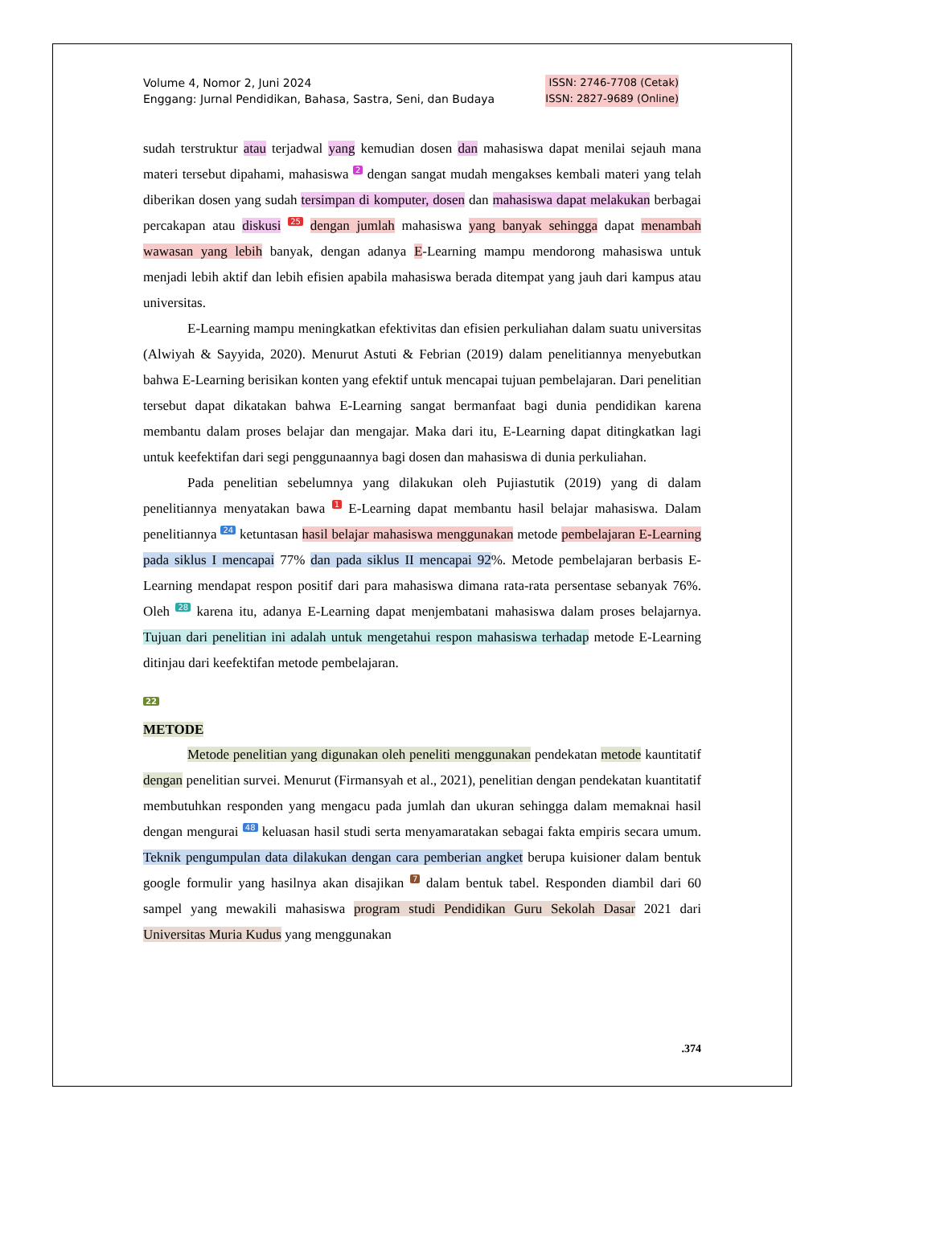Volume 4, Nomor 2, Juni 2024
Enggang: Jurnal Pendidikan, Bahasa, Sastra, Seni, dan Budaya
ISSN: 2746-7708 (Cetak)
ISSN: 2827-9689 (Online)
sudah terstruktur atau terjadwal yang kemudian dosen dan mahasiswa dapat menilai sejauh mana materi tersebut dipahami, mahasiswa 2 dengan sangat mudah mengakses kembali materi yang telah diberikan dosen yang sudah tersimpan di komputer, dosen dan mahasiswa dapat melakukan berbagai percakapan atau diskusi 25 dengan jumlah mahasiswa yang banyak sehingga dapat menambah wawasan yang lebih banyak, dengan adanya E-Learning mampu mendorong mahasiswa untuk menjadi lebih aktif dan lebih efisien apabila mahasiswa berada ditempat yang jauh dari kampus atau universitas.
E-Learning mampu meningkatkan efektivitas dan efisien perkuliahan dalam suatu universitas (Alwiyah & Sayyida, 2020). Menurut Astuti & Febrian (2019) dalam penelitiannya menyebutkan bahwa E-Learning berisikan konten yang efektif untuk mencapai tujuan pembelajaran. Dari penelitian tersebut dapat dikatakan bahwa E-Learning sangat bermanfaat bagi dunia pendidikan karena membantu dalam proses belajar dan mengajar. Maka dari itu, E-Learning dapat ditingkatkan lagi untuk keefektifan dari segi penggunaannya bagi dosen dan mahasiswa di dunia perkuliahan.
Pada penelitian sebelumnya yang dilakukan oleh Pujiastutik (2019) yang di dalam penelitiannya menyatakan bawa 1 E-Learning dapat membantu hasil belajar mahasiswa. Dalam penelitiannya 24 ketuntasan hasil belajar mahasiswa menggunakan metode pembelajaran E-Learning pada siklus I mencapai 77% dan pada siklus II mencapai 92%. Metode pembelajaran berbasis E-Learning mendapat respon positif dari para mahasiswa dimana rata-rata persentase sebanyak 76%. Oleh 28 karena itu, adanya E-Learning dapat menjembatani mahasiswa dalam proses belajarnya. Tujuan dari penelitian ini adalah untuk mengetahui respon mahasiswa terhadap metode E-Learning ditinjau dari keefektifan metode pembelajaran.
22
METODE
Metode penelitian yang digunakan oleh peneliti menggunakan pendekatan metode kauntitatif dengan penelitian survei. Menurut (Firmansyah et al., 2021), penelitian dengan pendekatan kuantitatif membutuhkan responden yang mengacu pada jumlah dan ukuran sehingga dalam memaknai hasil dengan mengurai 48 keluasan hasil studi serta menyamaratakan sebagai fakta empiris secara umum. Teknik pengumpulan data dilakukan dengan cara pemberian angket berupa kuisioner dalam bentuk google formulir yang hasilnya akan disajikan 7 dalam bentuk tabel. Responden diambil dari 60 sampel yang mewakili mahasiswa program studi Pendidikan Guru Sekolah Dasar 2021 dari Universitas Muria Kudus yang menggunakan
.374